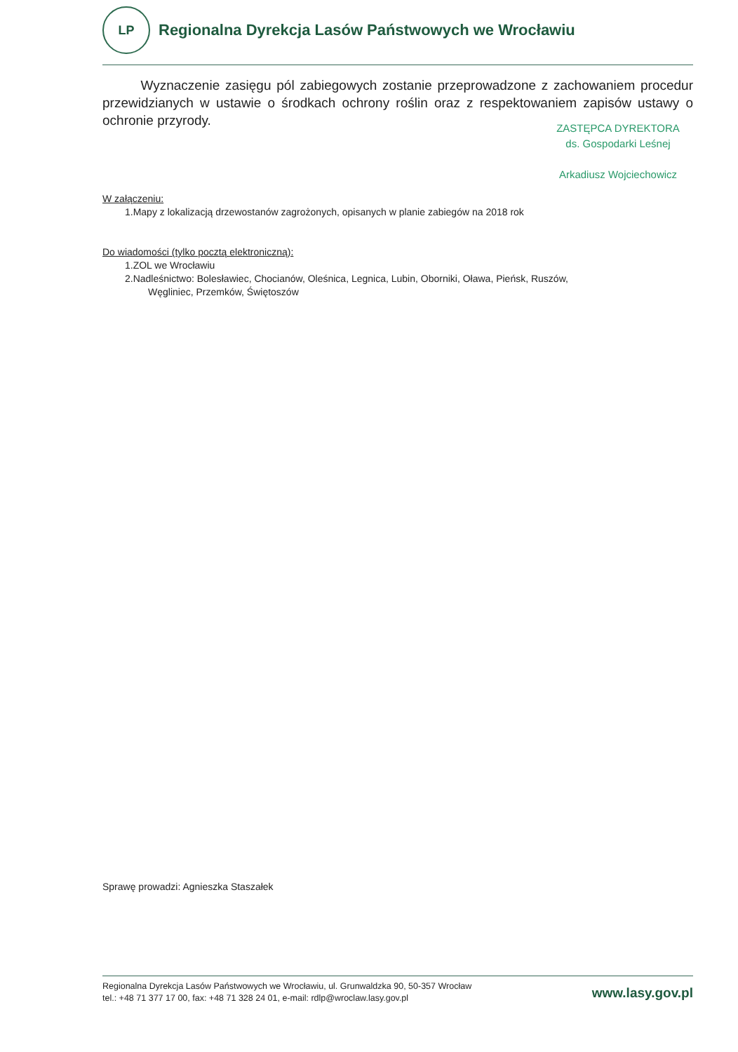LP
Regionalna Dyrekcja Lasów Państwowych we Wrocławiu
Wyznaczenie zasięgu pól zabiegowych zostanie przeprowadzone z zachowaniem procedur przewidzianych w ustawie o środkach ochrony roślin oraz z respektowaniem zapisów ustawy o ochronie przyrody.
ZASTĘPCA DYREKTORA
ds. Gospodarki Leśnej
Arkadiusz Wojciechowicz
W załączeniu:
1.Mapy z lokalizacją drzewostanów zagrożonych, opisanych w planie zabiegów na 2018 rok
Do wiadomości (tylko pocztą elektroniczną):
1.ZOL we Wrocławiu
2.Nadleśnictwo: Bolesławiec, Chocianów, Oleśnica, Legnica, Lubin, Oborniki, Oława, Pieńsk, Ruszów,
Węgliniec, Przemków, Świętoszów
Sprawę prowadzi: Agnieszka Staszałek
Regionalna Dyrekcja Lasów Państwowych we Wrocławiu, ul. Grunwaldzka 90, 50-357 Wrocław
tel.: +48 71 377 17 00, fax: +48 71 328 24 01, e-mail: rdlp@wroclaw.lasy.gov.pl
www.lasy.gov.pl